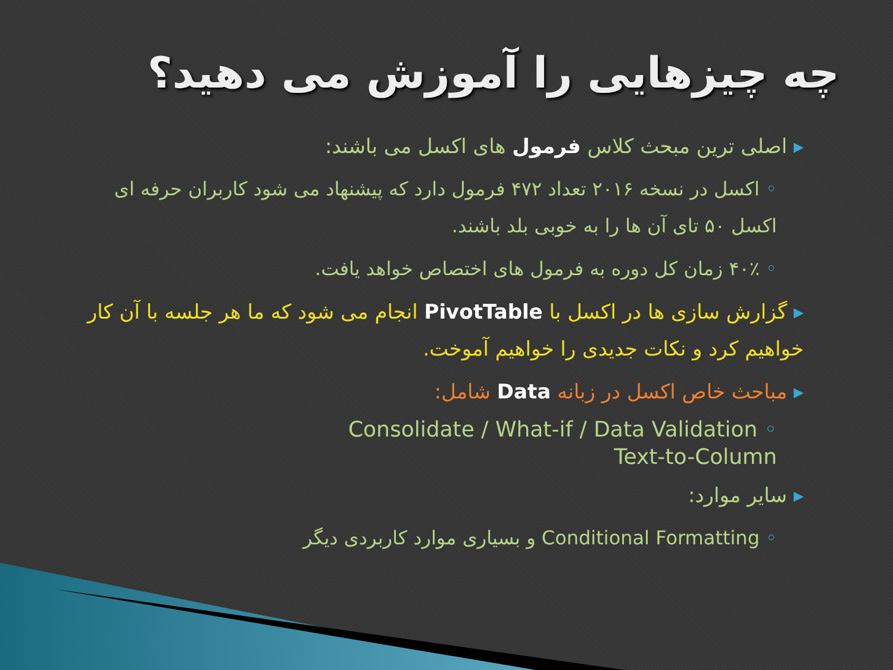چه چیزهایی را آموزش می دهید؟
▸ اصلی ترین مبحث کلاس فرمول های اکسل می باشند:
◦ اکسل در نسخه ۲۰۱۶ تعداد ۴۷۲ فرمول دارد که پیشنهاد می شود کاربران حرفه ای اکسل ۵۰ تای آن ها را به خوبی بلد باشند.
◦ ۴۰٪ زمان کل دوره به فرمول های اختصاص خواهد یافت.
▸ گزارش سازی ها در اکسل با PivotTable انجام می شود که ما هر جلسه با آن کار خواهیم کرد و نکات جدیدی را خواهیم آموخت.
▸ مباحث خاص اکسل در زبانه Data شامل:
Consolidate / What-if / Data Validation ◦
Text-to-Column
▸ سایر موارد:
◦ Conditional Formatting و بسیاری موارد کاربردی دیگر